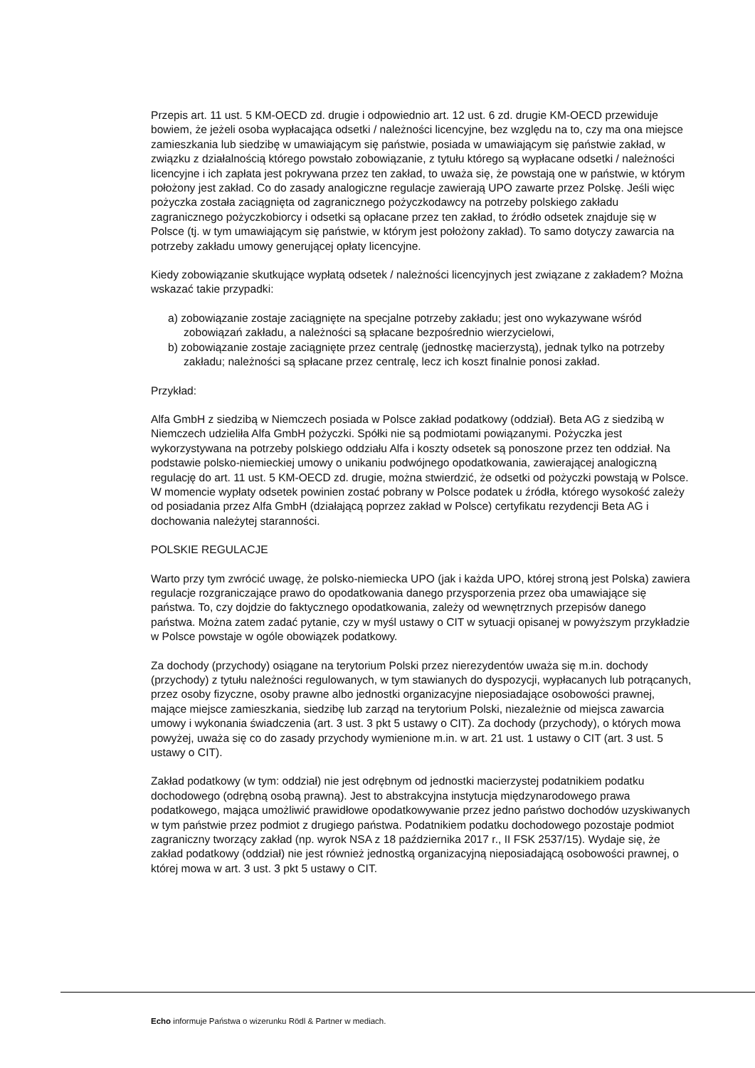Przepis art. 11 ust. 5 KM-OECD zd. drugie i odpowiednio art. 12 ust. 6 zd. drugie KM-OECD przewiduje bowiem, że jeżeli osoba wypłacająca odsetki / należności licencyjne, bez względu na to, czy ma ona miejsce zamieszkania lub siedzibę w umawiającym się państwie, posiada w umawiającym się państwie zakład, w związku z działalnością którego powstało zobowiązanie, z tytułu którego są wypłacane odsetki / należności licencyjne i ich zapłata jest pokrywana przez ten zakład, to uważa się, że powstają one w państwie, w którym położony jest zakład. Co do zasady analogiczne regulacje zawierają UPO zawarte przez Polskę. Jeśli więc pożyczka została zaciągnięta od zagranicznego pożyczkodawcy na potrzeby polskiego zakładu zagranicznego pożyczkobiorcy i odsetki są opłacane przez ten zakład, to źródło odsetek znajduje się w Polsce (tj. w tym umawiającym się państwie, w którym jest położony zakład). To samo dotyczy zawarcia na potrzeby zakładu umowy generującej opłaty licencyjne.
Kiedy zobowiązanie skutkujące wypłatą odsetek / należności licencyjnych jest związane z zakładem? Można wskazać takie przypadki:
a) zobowiązanie zostaje zaciągnięte na specjalne potrzeby zakładu; jest ono wykazywane wśród zobowiązań zakładu, a należności są spłacane bezpośrednio wierzycielowi,
b) zobowiązanie zostaje zaciągnięte przez centralę (jednostkę macierzystą), jednak tylko na potrzeby zakładu; należności są spłacane przez centralę, lecz ich koszt finalnie ponosi zakład.
Przykład:
Alfa GmbH z siedzibą w Niemczech posiada w Polsce zakład podatkowy (oddział). Beta AG z siedzibą w Niemczech udzieliła Alfa GmbH pożyczki. Spółki nie są podmiotami powiązanymi. Pożyczka jest wykorzystywana na potrzeby polskiego oddziału Alfa i koszty odsetek są ponoszone przez ten oddział. Na podstawie polsko-niemieckiej umowy o unikaniu podwójnego opodatkowania, zawierającej analogiczną regulację do art. 11 ust. 5 KM-OECD zd. drugie, można stwierdzić, że odsetki od pożyczki powstają w Polsce. W momencie wypłaty odsetek powinien zostać pobrany w Polsce podatek u źródła, którego wysokość zależy od posiadania przez Alfa GmbH (działającą poprzez zakład w Polsce) certyfikatu rezydencji Beta AG i dochowania należytej staranności.
POLSKIE REGULACJE
Warto przy tym zwrócić uwagę, że polsko-niemiecka UPO (jak i każda UPO, której stroną jest Polska) zawiera regulacje rozgraniczające prawo do opodatkowania danego przysporzenia przez oba umawiające się państwa. To, czy dojdzie do faktycznego opodatkowania, zależy od wewnętrznych przepisów danego państwa. Można zatem zadać pytanie, czy w myśl ustawy o CIT w sytuacji opisanej w powyższym przykładzie w Polsce powstaje w ogóle obowiązek podatkowy.
Za dochody (przychody) osiągane na terytorium Polski przez nierezydentów uważa się m.in. dochody (przychody) z tytułu należności regulowanych, w tym stawianych do dyspozycji, wypłacanych lub potrącanych, przez osoby fizyczne, osoby prawne albo jednostki organizacyjne nieposiadające osobowości prawnej, mające miejsce zamieszkania, siedzibę lub zarząd na terytorium Polski, niezależnie od miejsca zawarcia umowy i wykonania świadczenia (art. 3 ust. 3 pkt 5 ustawy o CIT). Za dochody (przychody), o których mowa powyżej, uważa się co do zasady przychody wymienione m.in. w art. 21 ust. 1 ustawy o CIT (art. 3 ust. 5 ustawy o CIT).
Zakład podatkowy (w tym: oddział) nie jest odrębnym od jednostki macierzystej podatnikiem podatku dochodowego (odrębną osobą prawną). Jest to abstrakcyjna instytucja międzynarodowego prawa podatkowego, mająca umożliwić prawidłowe opodatkowywanie przez jedno państwo dochodów uzyskiwanych w tym państwie przez podmiot z drugiego państwa. Podatnikiem podatku dochodowego pozostaje podmiot zagraniczny tworzący zakład (np. wyrok NSA z 18 października 2017 r., II FSK 2537/15). Wydaje się, że zakład podatkowy (oddział) nie jest również jednostką organizacyjną nieposiadającą osobowości prawnej, o której mowa w art. 3 ust. 3 pkt 5 ustawy o CIT.
Echo informuje Państwa o wizerunku Rödl & Partner w mediach.